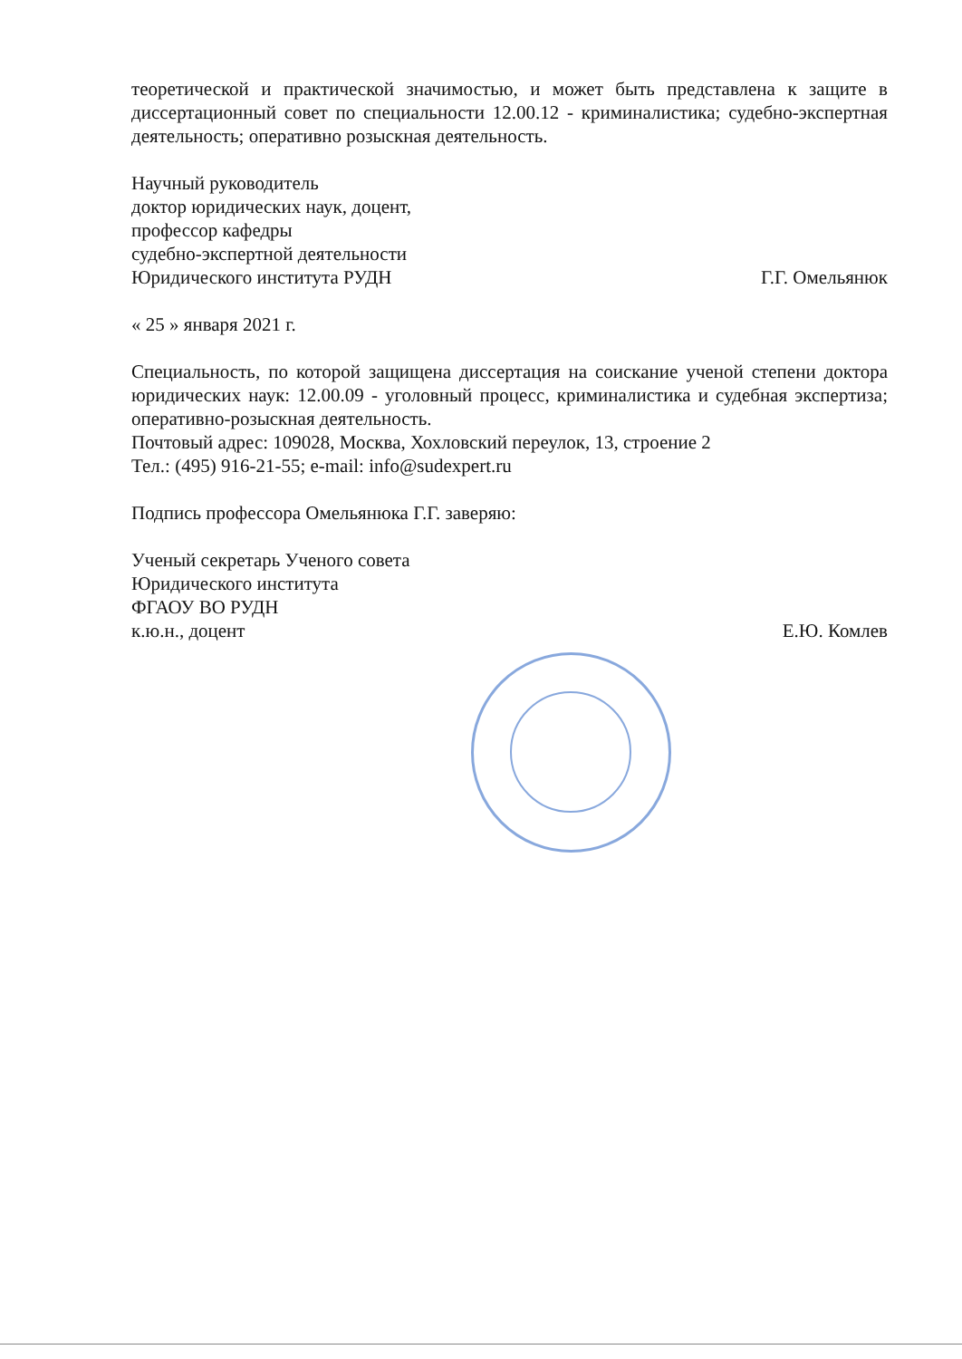теоретической и практической значимостью, и может быть представлена к защите в диссертационный совет по специальности 12.00.12 - криминалистика; судебно-экспертная деятельность; оперативно розыскная деятельность.
Научный руководитель
доктор юридических наук, доцент,
профессор кафедры
судебно-экспертной деятельности
Юридического института РУДН Г.Г. Омельянюк
« 25 » января 2021 г.
Специальность, по которой защищена диссертация на соискание ученой степени доктора юридических наук: 12.00.09 - уголовный процесс, криминалистика и судебная экспертиза; оперативно-розыскная деятельность.
Почтовый адрес: 109028, Москва, Хохловский переулок, 13, строение 2
Тел.: (495) 916-21-55; e-mail: info@sudexpert.ru
Подпись профессора Омельянюка Г.Г. заверяю:
Ученый секретарь Ученого совета
Юридического института
ФГАОУ ВО РУДН
к.ю.н., доцент Е.Ю. Комлев